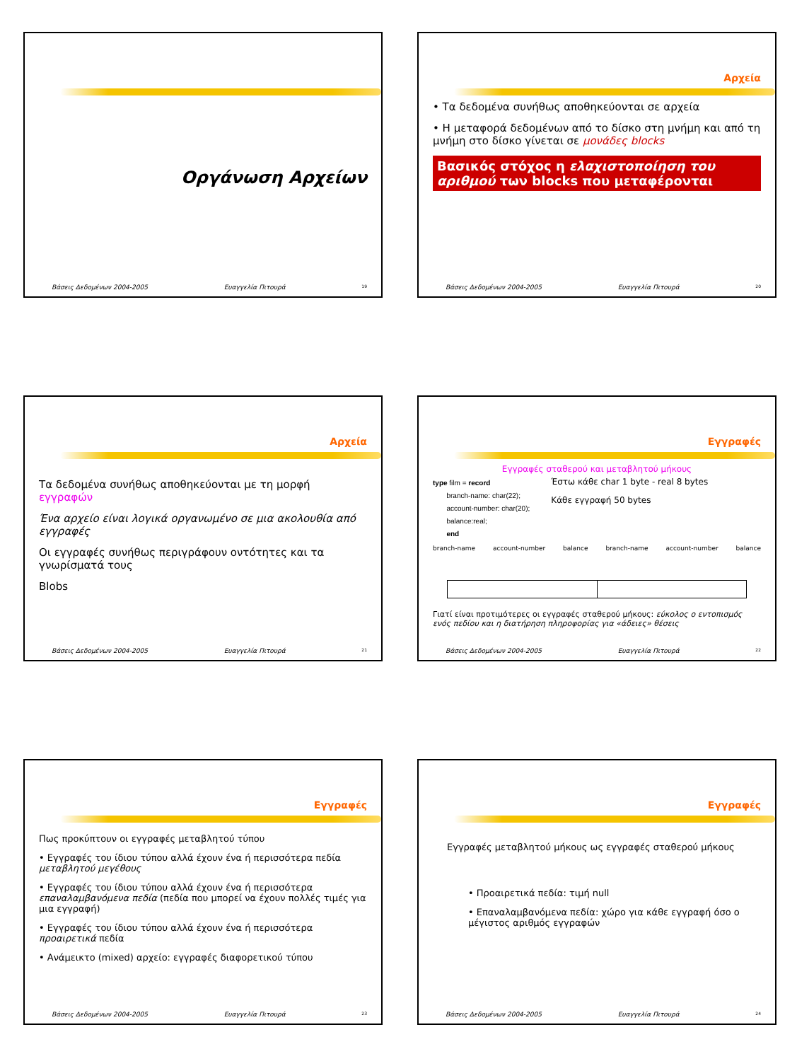Οργάνωση Αρχείων
Βάσεις Δεδομένων 2004-2005 Ευαγγελία Πιτουρά 19
Αρχεία
• Τα δεδομένα συνήθως αποθηκεύονται σε αρχεία
• Η μεταφορά δεδομένων από το δίσκο στη μνήμη και από τη μνήμη στο δίσκο γίνεται σε μονάδες blocks
Βασικός στόχος η ελαχιστοποίηση του αριθμού των blocks που μεταφέρονται
Βάσεις Δεδομένων 2004-2005 Ευαγγελία Πιτουρά 20
Αρχεία
Τα δεδομένα συνήθως αποθηκεύονται με τη μορφή εγγραφών
Ένα αρχείο είναι λογικά οργανωμένο σε μια ακολουθία από εγγραφές
Οι εγγραφές συνήθως περιγράφουν οντότητες και τα γνωρίσματά τους
Blobs
Βάσεις Δεδομένων 2004-2005 Ευαγγελία Πιτουρά 21
Εγγραφές
Εγγραφές σταθερού και μεταβλητού μήκους
type film = record
branch-name: char(22);
account-number: char(20);
balance:real;
end
Έστω κάθε char 1 byte - real 8 bytes
Κάθε εγγραφή 50 bytes
branch-name account-number balance branch-name account-number balance
Γιατί είναι προτιμότερες οι εγγραφές σταθερού μήκους: εύκολος ο εντοπισμός ενός πεδίου και η διατήρηση πληροφορίας για «άδειες» θέσεις
Βάσεις Δεδομένων 2004-2005 Ευαγγελία Πιτουρά 22
Εγγραφές
Πως προκύπτουν οι εγγραφές μεταβλητού τύπου
• Εγγραφές του ίδιου τύπου αλλά έχουν ένα ή περισσότερα πεδία μεταβλητού μεγέθους
• Εγγραφές του ίδιου τύπου αλλά έχουν ένα ή περισσότερα επαναλαμβανόμενα πεδία (πεδία που μπορεί να έχουν πολλές τιμές για μια εγγραφή)
• Εγγραφές του ίδιου τύπου αλλά έχουν ένα ή περισσότερα προαιρετικά πεδία
• Ανάμεικτο (mixed) αρχείο: εγγραφές διαφορετικού τύπου
Βάσεις Δεδομένων 2004-2005 Ευαγγελία Πιτουρά 23
Εγγραφές
Εγγραφές μεταβλητού μήκους ως εγγραφές σταθερού μήκους
• Προαιρετικά πεδία: τιμή null
• Επαναλαμβανόμενα πεδία: χώρο για κάθε εγγραφή όσο ο μέγιστος αριθμός εγγραφών
Βάσεις Δεδομένων 2004-2005 Ευαγγελία Πιτουρά 24